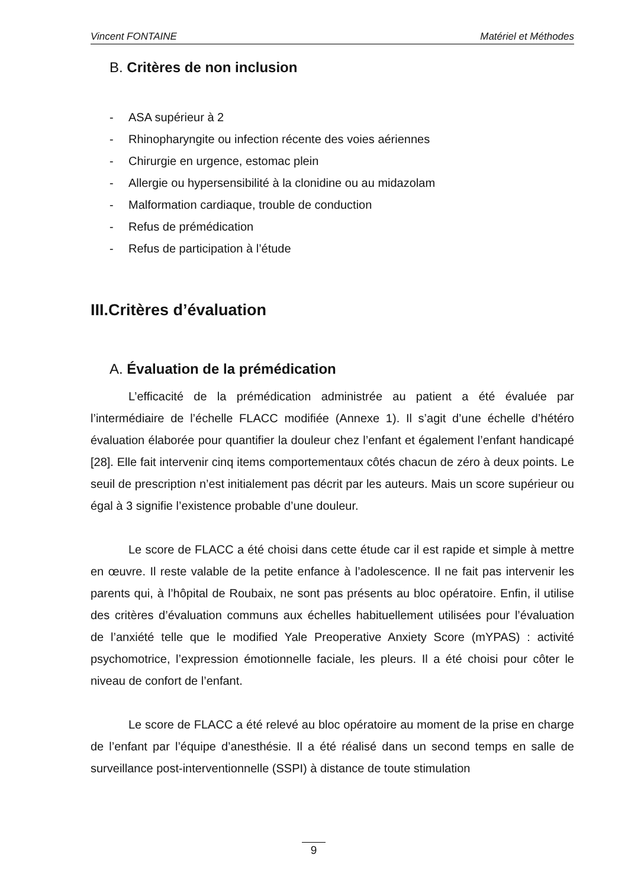Vincent FONTAINE Matériel et Méthodes
B. Critères de non inclusion
- ASA supérieur à 2
- Rhinopharyngite ou infection récente des voies aériennes
- Chirurgie en urgence, estomac plein
- Allergie ou hypersensibilité à la clonidine ou au midazolam
- Malformation cardiaque, trouble de conduction
- Refus de prémédication
- Refus de participation à l’étude
III.Critères d’évaluation
A. Évaluation de la prémédication
L’efficacité de la prémédication administrée au patient a été évaluée par l’intermédiaire de l’échelle FLACC modifiée (Annexe 1). Il s’agit d’une échelle d’hétéro évaluation élaborée pour quantifier la douleur chez l’enfant et également l’enfant handicapé [28]. Elle fait intervenir cinq items comportementaux côtés chacun de zéro à deux points. Le seuil de prescription n’est initialement pas décrit par les auteurs. Mais un score supérieur ou égal à 3 signifie l’existence probable d’une douleur.
Le score de FLACC a été choisi dans cette étude car il est rapide et simple à mettre en œuvre. Il reste valable de la petite enfance à l’adolescence. Il ne fait pas intervenir les parents qui, à l’hôpital de Roubaix, ne sont pas présents au bloc opératoire. Enfin, il utilise des critères d’évaluation communs aux échelles habituellement utilisées pour l’évaluation de l’anxiété telle que le modified Yale Preoperative Anxiety Score (mYPAS) : activité psychomotrice, l’expression émotionnelle faciale, les pleurs. Il a été choisi pour côter le niveau de confort de l’enfant.
Le score de FLACC a été relevé au bloc opératoire au moment de la prise en charge de l’enfant par l’équipe d’anesthésie. Il a été réalisé dans un second temps en salle de surveillance post-interventionnelle (SSPI) à distance de toute stimulation
9